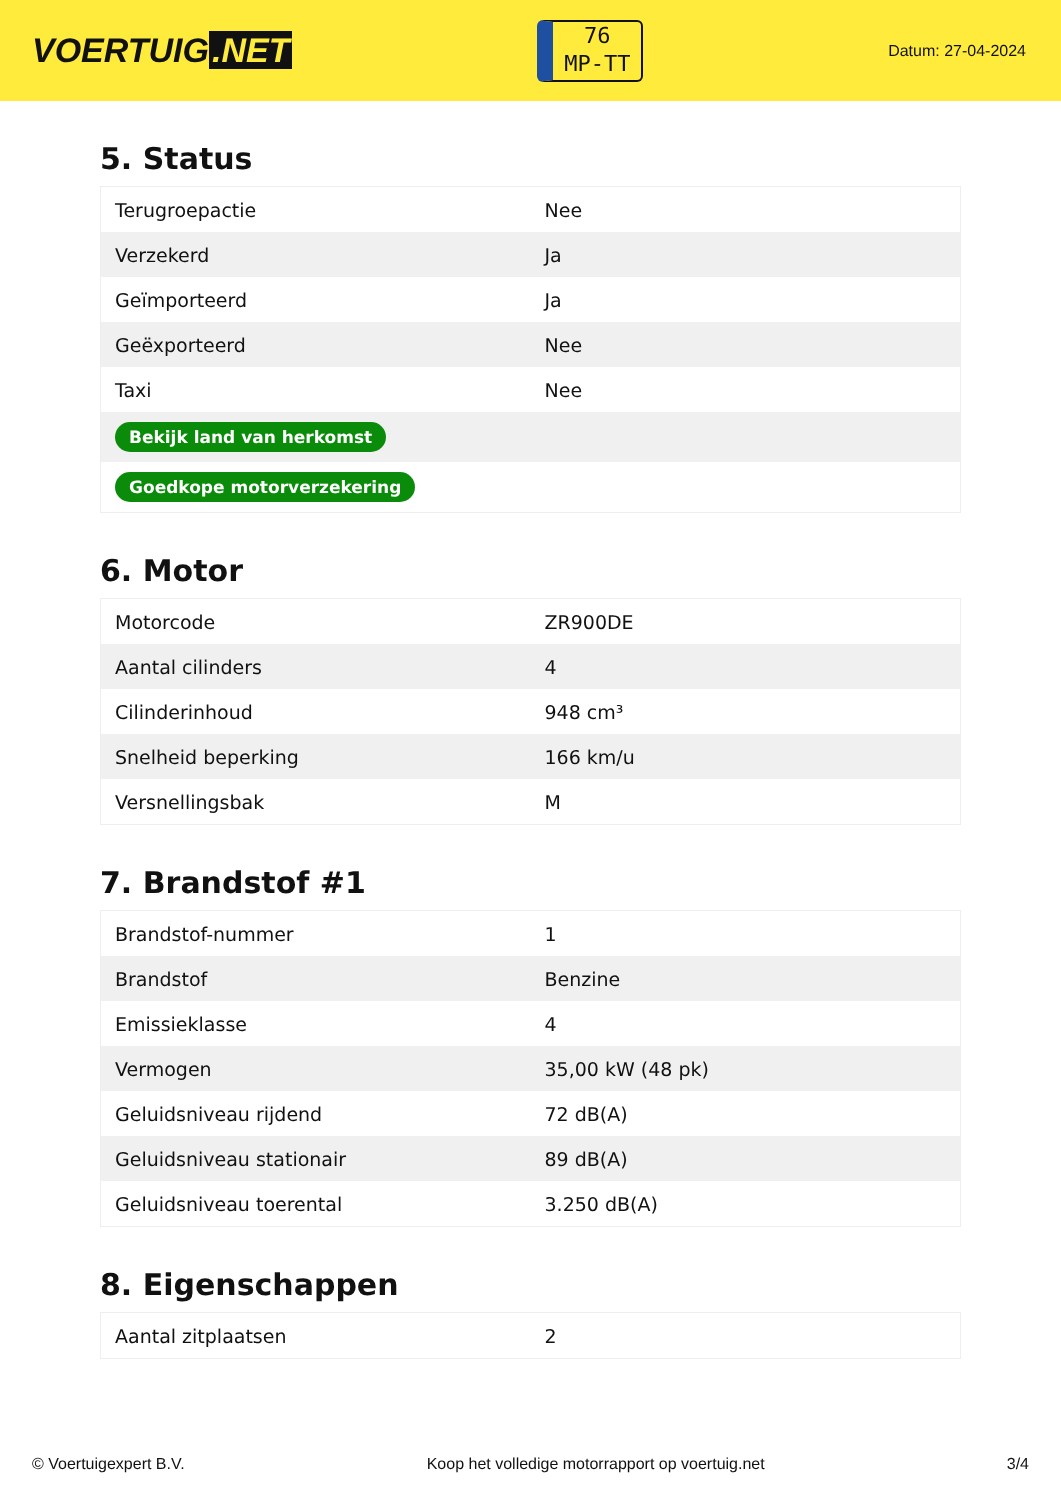VOERTUIG.NET
76
MP-TT
Datum: 27-04-2024
5. Status
| Terugroepactie | Nee |
| Verzekerd | Ja |
| Geïmporteerd | Ja |
| Geëxporteerd | Nee |
| Taxi | Nee |
| Bekijk land van herkomst | |
| Goedkope motorverzekering | |
6. Motor
| Motorcode | ZR900DE |
| Aantal cilinders | 4 |
| Cilinderinhoud | 948 cm³ |
| Snelheid beperking | 166 km/u |
| Versnellingsbak | M |
7. Brandstof #1
| Brandstof-nummer | 1 |
| Brandstof | Benzine |
| Emissieklasse | 4 |
| Vermogen | 35,00 kW (48 pk) |
| Geluidsniveau rijdend | 72 dB(A) |
| Geluidsniveau stationair | 89 dB(A) |
| Geluidsniveau toerental | 3.250 dB(A) |
8. Eigenschappen
| Aantal zitplaatsen | 2 |
© Voertuigexpert B.V. Koop het volledige motorrapport op voertuig.net 3/4